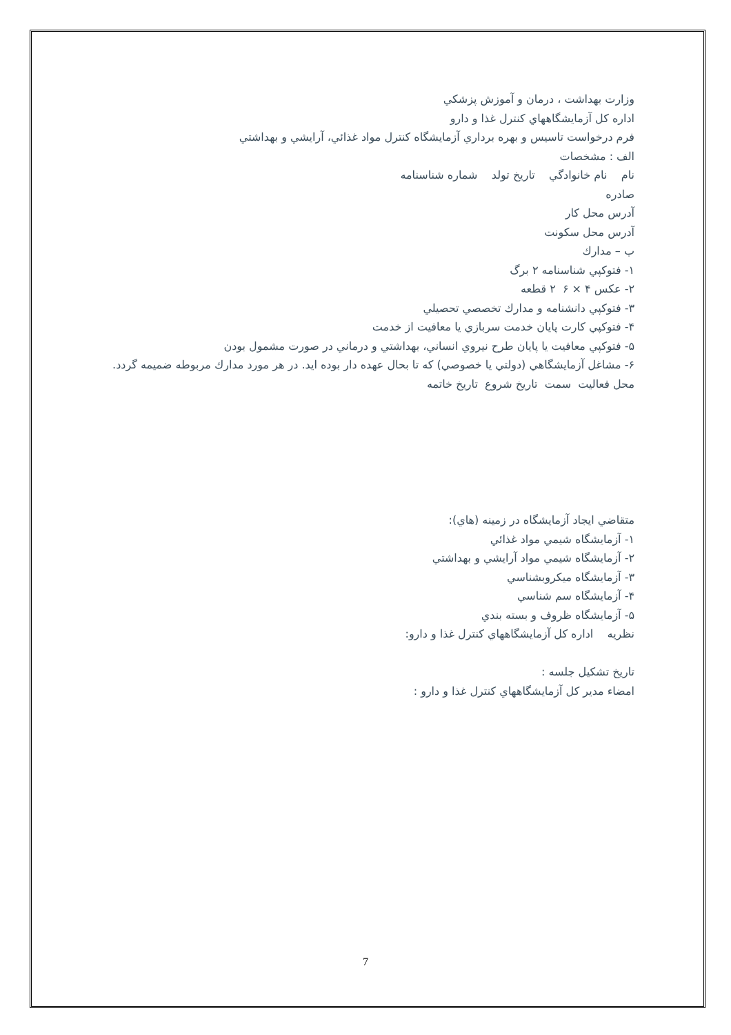وزارت بهداشت ، درمان و آموزش پزشكي
اداره كل آزمايشگاههاي كنترل غذا و دارو
فرم درخواست تاسيس و بهره برداري آزمايشگاه كنترل مواد غذائي، آرايشي و بهداشتي
الف : مشخصات
نام نام خانوادگي تاريخ تولد شماره شناسنامه
صادره
آدرس محل كار
آدرس محل سكونت
ب – مدارك
۱- فتوكپي شناسنامه ۲ برگ
۲- عكس ۴ × ۶ ۲ قطعه
۳- فتوكپي دانشنامه و مدارك تخصصي تحصيلي
۴- فتوكپي كارت پايان خدمت سربازي يا معافيت از خدمت
۵- فتوكپي معافيت يا پايان طرح نيروي انساني، بهداشتي و درماني در صورت مشمول بودن
۶- مشاغل آزمايشگاهي (دولتي يا خصوصي) كه تا بحال عهده دار بوده ايد. در هر مورد مدارك مربوطه ضميمه گردد.
محل فعاليت سمت تاريخ شروع تاريخ خاتمه
متقاضي ايجاد آزمايشگاه در زمينه (هاي):
۱- آزمايشگاه شيمي مواد غذائي
۲- آزمايشگاه شيمي مواد آرايشي و بهداشتي
۳- آزمايشگاه ميكروبشناسي
۴- آزمايشگاه سم شناسي
۵- آزمايشگاه ظروف و بسته بندي
نظريه اداره كل آزمايشگاههاي كنترل غذا و دارو:
تاريخ تشكيل جلسه :
امضاء مدير كل آزمايشگاههاي كنترل غذا و دارو :
7